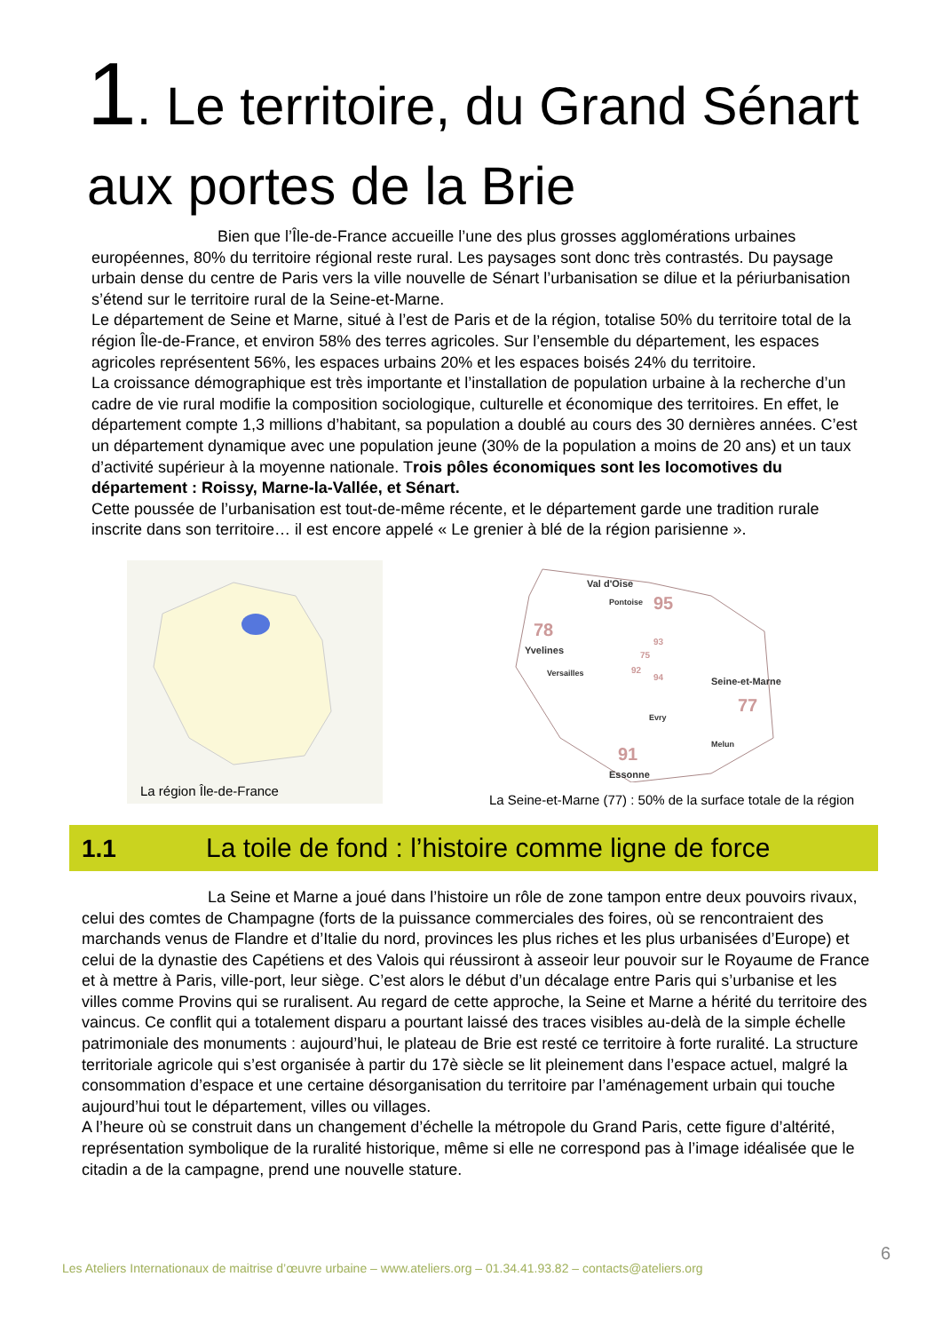1. Le territoire, du Grand Sénart aux portes de la Brie
Bien que l’Île-de-France accueille l’une des plus grosses agglomérations urbaines européennes, 80% du territoire régional reste rural. Les paysages sont donc très contrastés. Du paysage urbain dense du centre de Paris vers la ville nouvelle de Sénart l’urbanisation se dilue et la périurbanisation s’étend sur le territoire rural de la Seine-et-Marne.
Le département de Seine et Marne, situé à l’est de Paris et de la région, totalise 50% du territoire total de la région Île-de-France, et environ 58% des terres agricoles. Sur l’ensemble du département, les espaces agricoles représentent 56%, les espaces urbains 20% et les espaces boisés 24% du territoire.
La croissance démographique est très importante et l’installation de population urbaine à la recherche d’un cadre de vie rural modifie la composition sociologique, culturelle et économique des territoires. En effet, le département compte 1,3 millions d’habitant, sa population a doublé au cours des 30 dernières années. C’est un département dynamique avec une population jeune (30% de la population a moins de 20 ans) et un taux d’activité supérieur à la moyenne nationale. Trois pôles économiques sont les locomotives du département : Roissy, Marne-la-Vallée, et Sénart.
Cette poussée de l’urbanisation est tout-de-même récente, et le département garde une tradition rurale inscrite dans son territoire… il est encore appelé « Le grenier à blé de la région parisienne ».
La région Île-de-France
Val d'Oise
Pontoise
95
78
Yvelines
Versailles
93
75
92
94
Seine-et-Marne
77
Evry
Melun
91
Essonne
La Seine-et-Marne (77) : 50% de la surface totale de la région
1.1 La toile de fond : l’histoire comme ligne de force
La Seine et Marne a joué dans l’histoire un rôle de zone tampon entre deux pouvoirs rivaux, celui des comtes de Champagne (forts de la puissance commerciales des foires, où se rencontraient des marchands venus de Flandre et d’Italie du nord, provinces les plus riches et les plus urbanisées d’Europe) et celui de la dynastie des Capétiens et des Valois qui réussiront à asseoir leur pouvoir sur le Royaume de France et à mettre à Paris, ville-port, leur siège. C’est alors le début d’un décalage entre Paris qui s’urbanise et les villes comme Provins qui se ruralisent. Au regard de cette approche, la Seine et Marne a hérité du territoire des vaincus. Ce conflit qui a totalement disparu a pourtant laissé des traces visibles au-delà de la simple échelle patrimoniale des monuments : aujourd’hui, le plateau de Brie est resté ce territoire à forte ruralité. La structure territoriale agricole qui s’est organisée à partir du 17è siècle se lit pleinement dans l’espace actuel, malgré la consommation d’espace et une certaine désorganisation du territoire par l’aménagement urbain qui touche aujourd’hui tout le département, villes ou villages.
A l’heure où se construit dans un changement d’échelle la métropole du Grand Paris, cette figure d’altérité, représentation symbolique de la ruralité historique, même si elle ne correspond pas à l’image idéalisée que le citadin a de la campagne, prend une nouvelle stature.
6
Les Ateliers Internationaux de maitrise d’œuvre urbaine – www.ateliers.org – 01.34.41.93.82 – contacts@ateliers.org